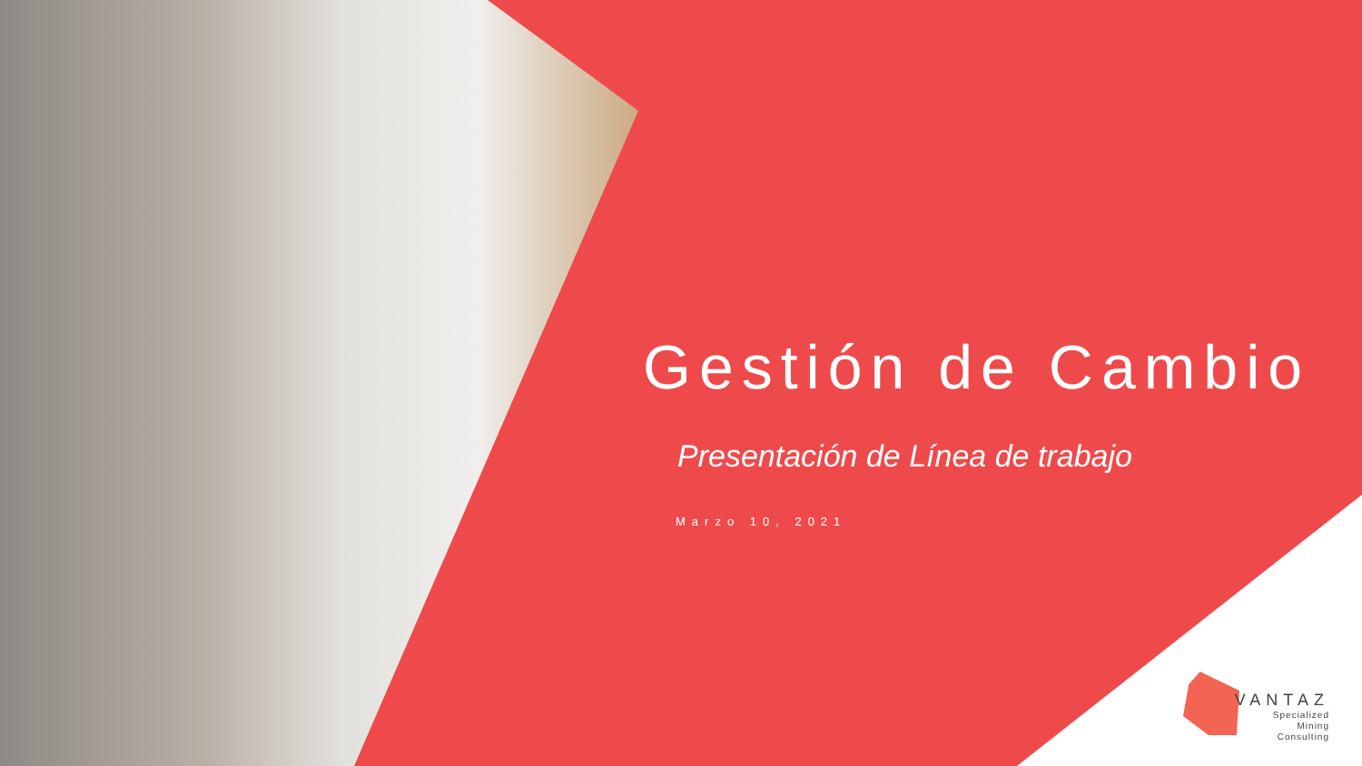Gestión de Cambio
Presentación de Línea de trabajo
Marzo 10, 2021
VANTAZ
Specialized
Mining
Consulting